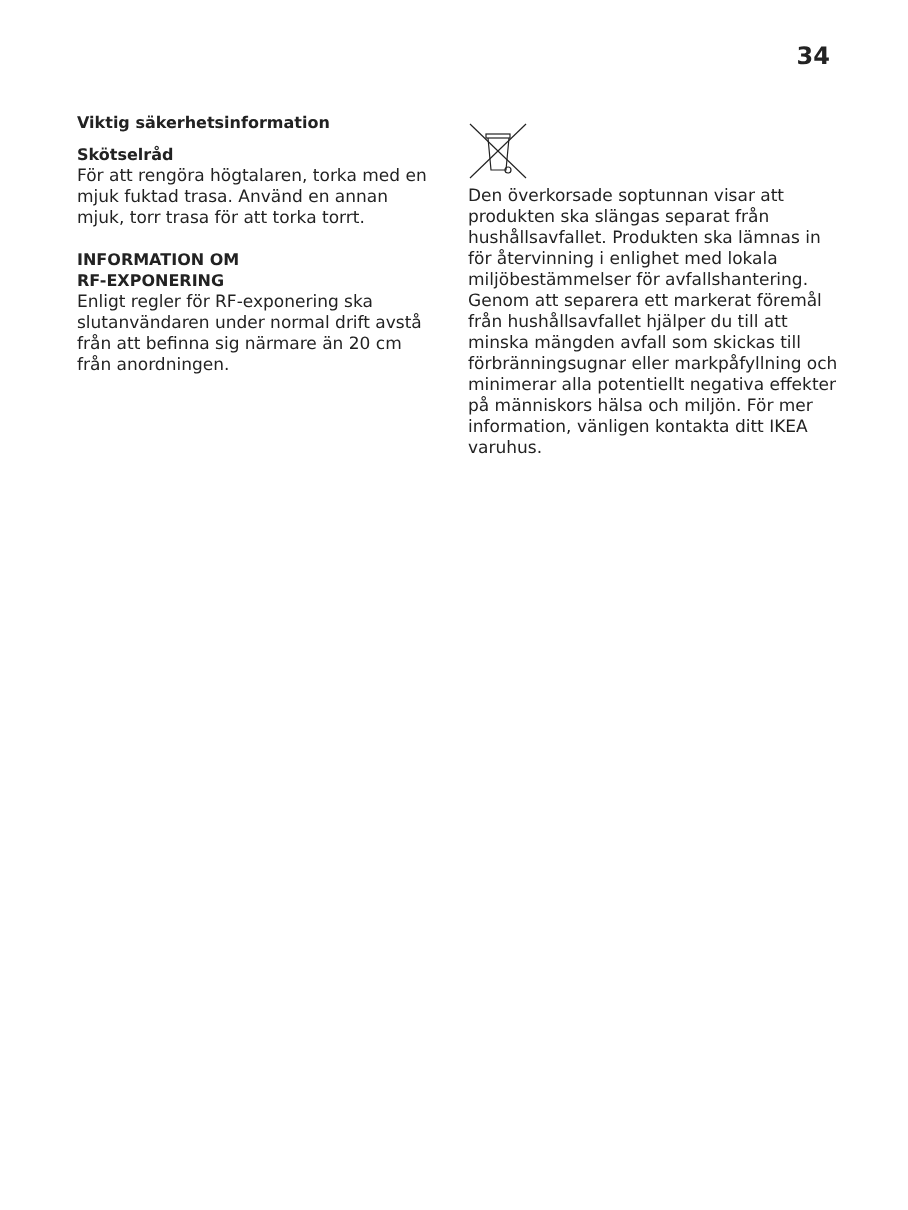34
Viktig säkerhetsinformation
Skötselråd
För att rengöra högtalaren, torka med en mjuk fuktad trasa. Använd en annan mjuk, torr trasa för att torka torrt.
INFORMATION OM
RF-EXPONERING
Enligt regler för RF-exponering ska slutanvändaren under normal drift avstå från att befinna sig närmare än 20 cm från anordningen.
Den överkorsade soptunnan visar att produkten ska slängas separat från hushållsavfallet. Produkten ska lämnas in för återvinning i enlighet med lokala miljöbestämmelser för avfallshantering. Genom att separera ett markerat föremål från hushållsavfallet hjälper du till att minska mängden avfall som skickas till förbränningsugnar eller markpåfyllning och minimerar alla potentiellt negativa effekter på människors hälsa och miljön. För mer information, vänligen kontakta ditt IKEA varuhus.